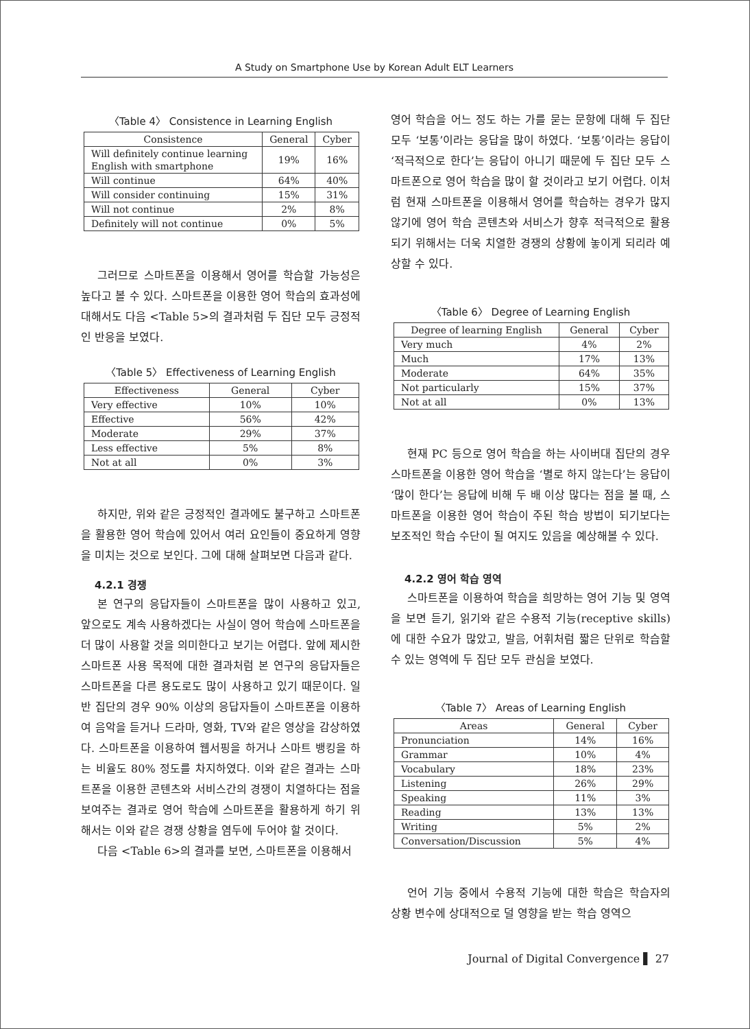A Study on Smartphone Use by Korean Adult ELT Learners
〈Table 4〉 Consistence in Learning English
| Consistence | General | Cyber |
| --- | --- | --- |
| Will definitely continue learning English with smartphone | 19% | 16% |
| Will continue | 64% | 40% |
| Will consider continuing | 15% | 31% |
| Will not continue | 2% | 8% |
| Definitely will not continue | 0% | 5% |
그러므로 스마트폰을 이용해서 영어를 학습할 가능성은 높다고 볼 수 있다. 스마트폰을 이용한 영어 학습의 효과성에 대해서도 다음 <Table 5>의 결과처럼 두 집단 모두 긍정적인 반응을 보였다.
〈Table 5〉 Effectiveness of Learning English
| Effectiveness | General | Cyber |
| --- | --- | --- |
| Very effective | 10% | 10% |
| Effective | 56% | 42% |
| Moderate | 29% | 37% |
| Less effective | 5% | 8% |
| Not at all | 0% | 3% |
하지만, 위와 같은 긍정적인 결과에도 불구하고 스마트폰을 활용한 영어 학습에 있어서 여러 요인들이 중요하게 영향을 미치는 것으로 보인다. 그에 대해 살펴보면 다음과 같다.
4.2.1 경쟁
본 연구의 응답자들이 스마트폰을 많이 사용하고 있고, 앞으로도 계속 사용하겠다는 사실이 영어 학습에 스마트폰을 더 많이 사용할 것을 의미한다고 보기는 어렵다. 앞에 제시한 스마트폰 사용 목적에 대한 결과처럼 본 연구의 응답자들은 스마트폰을 다른 용도로도 많이 사용하고 있기 때문이다. 일반 집단의 경우 90% 이상의 응답자들이 스마트폰을 이용하여 음악을 듣거나 드라마, 영화, TV와 같은 영상을 감상하였다. 스마트폰을 이용하여 웹서핑을 하거나 스마트 뱅킹을 하는 비율도 80% 정도를 차지하였다. 이와 같은 결과는 스마트폰을 이용한 콘텐츠와 서비스간의 경쟁이 치열하다는 점을 보여주는 결과로 영어 학습에 스마트폰을 활용하게 하기 위해서는 이와 같은 경쟁 상황을 염두에 두어야 할 것이다.
다음 <Table 6>의 결과를 보면, 스마트폰을 이용해서
영어 학습을 어느 정도 하는 가를 묻는 문항에 대해 두 집단 모두 ‘보통’이라는 응답을 많이 하였다. ‘보통’이라는 응답이 ‘적극적으로 한다’는 응답이 아니기 때문에 두 집단 모두 스마트폰으로 영어 학습을 많이 할 것이라고 보기 어렵다. 이처럼 현재 스마트폰을 이용해서 영어를 학습하는 경우가 많지 않기에 영어 학습 콘텐츠와 서비스가 향후 적극적으로 활용되기 위해서는 더욱 치열한 경쟁의 상황에 놓이게 되리라 예상할 수 있다.
〈Table 6〉 Degree of Learning English
| Degree of learning English | General | Cyber |
| --- | --- | --- |
| Very much | 4% | 2% |
| Much | 17% | 13% |
| Moderate | 64% | 35% |
| Not particularly | 15% | 37% |
| Not at all | 0% | 13% |
현재 PC 등으로 영어 학습을 하는 사이버대 집단의 경우 스마트폰을 이용한 영어 학습을 ‘별로 하지 않는다’는 응답이 ‘많이 한다’는 응답에 비해 두 배 이상 많다는 점을 볼 때, 스마트폰을 이용한 영어 학습이 주된 학습 방법이 되기보다는 보조적인 학습 수단이 될 여지도 있음을 예상해볼 수 있다.
4.2.2 영어 학습 영역
스마트폰을 이용하여 학습을 희망하는 영어 기능 및 영역을 보면 듣기, 읽기와 같은 수용적 기능(receptive skills)에 대한 수요가 많았고, 발음, 어휘처럼 짧은 단위로 학습할 수 있는 영역에 두 집단 모두 관심을 보였다.
〈Table 7〉 Areas of Learning English
| Areas | General | Cyber |
| --- | --- | --- |
| Pronunciation | 14% | 16% |
| Grammar | 10% | 4% |
| Vocabulary | 18% | 23% |
| Listening | 26% | 29% |
| Speaking | 11% | 3% |
| Reading | 13% | 13% |
| Writing | 5% | 2% |
| Conversation/Discussion | 5% | 4% |
언어 기능 중에서 수용적 기능에 대한 학습은 학습자의 상황 변수에 상대적으로 덜 영향을 받는 학습 영역으
Journal of Digital Convergence ▌ 27